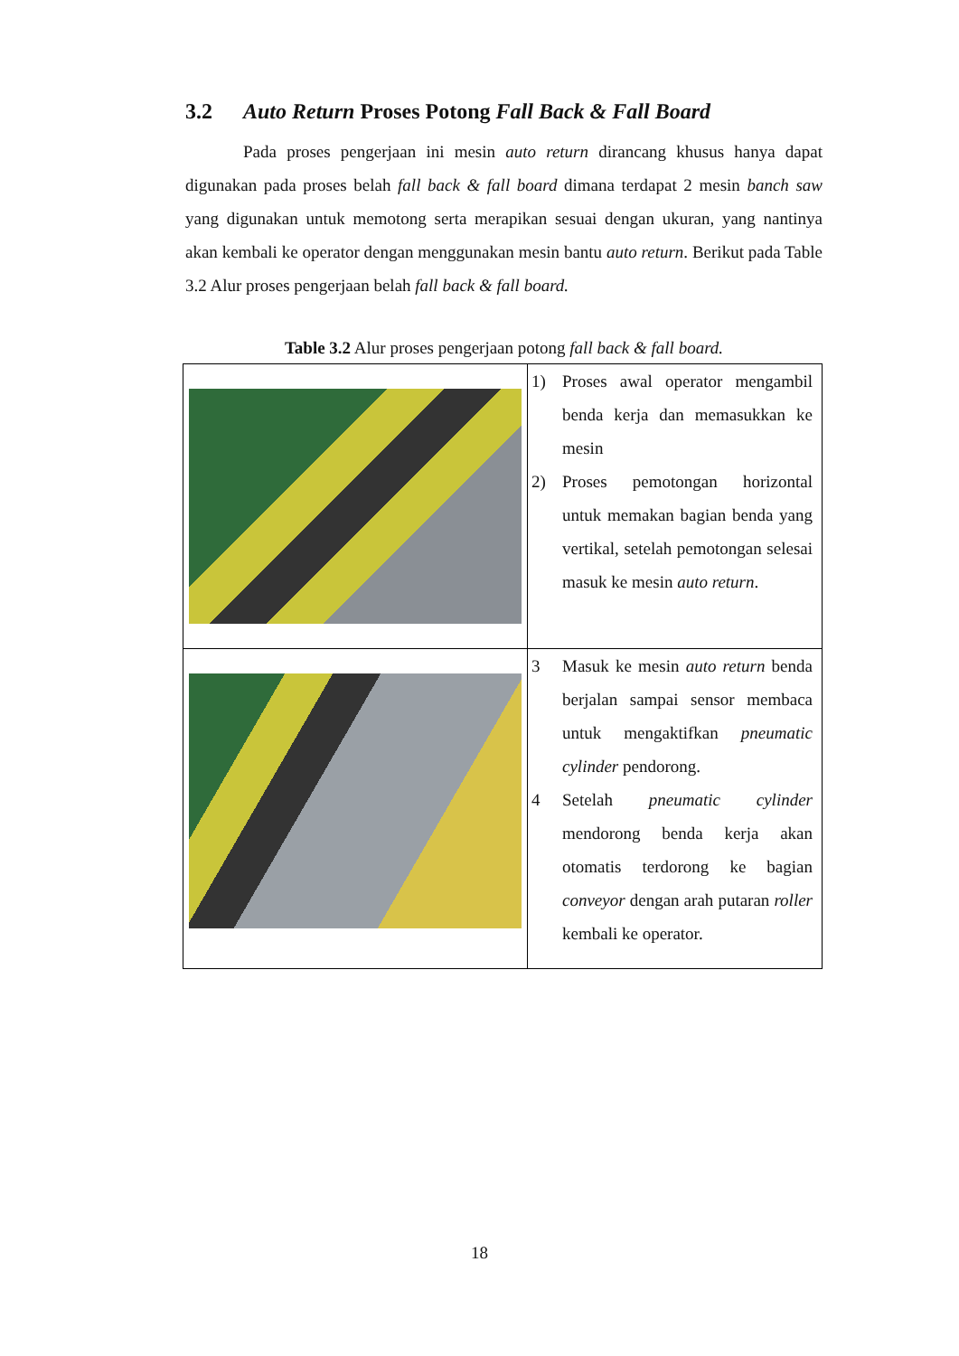3.2 Auto Return Proses Potong Fall Back & Fall Board
Pada proses pengerjaan ini mesin auto return dirancang khusus hanya dapat digunakan pada proses belah fall back & fall board dimana terdapat 2 mesin banch saw yang digunakan untuk memotong serta merapikan sesuai dengan ukuran, yang nantinya akan kembali ke operator dengan menggunakan mesin bantu auto return. Berikut pada Table 3.2 Alur proses pengerjaan belah fall back & fall board.
Table 3.2 Alur proses pengerjaan potong fall back & fall board.
| | 1) Proses awal operator mengambil benda kerja dan memasukkan ke mesin 2) Proses pemotongan horizontal untuk memakan bagian benda yang vertikal, setelah pemotongan selesai masuk ke mesin auto return . |
| | 3 Masuk ke mesin auto return benda berjalan sampai sensor membaca untuk mengaktifkan pneumatic cylinder pendorong. 4 Setelah pneumatic cylinder mendorong benda kerja akan otomatis terdorong ke bagian conveyor dengan arah putaran roller kembali ke operator. |
18